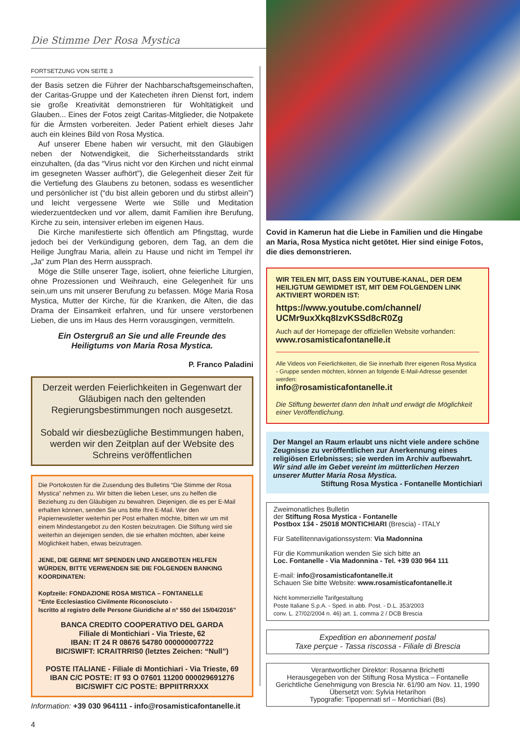Die Stimme Der Rosa Mystica
FORTSETZUNG VON SEITE 3
der Basis setzen die Führer der Nachbarschaftsgemeinschaften, der Caritas-Gruppe und der Katecheten ihren Dienst fort, indem sie große Kreativität demonstrieren für Wohltätigkeit und Glauben... Eines der Fotos zeigt Caritas-Mitglieder, die Notpakete für die Ärmsten vorbereiten. Jeder Patient erhielt dieses Jahr auch ein kleines Bild von Rosa Mystica.
Auf unserer Ebene haben wir versucht, mit den Gläubigen neben der Notwendigkeit, die Sicherheitsstandards strikt einzuhalten, (da das “Virus nicht vor den Kirchen und nicht einmal im gesegneten Wasser aufhört”), die Gelegenheit dieser Zeit für die Vertiefung des Glaubens zu betonen, sodass es wesentlicher und persönlicher ist (“du bist allein geboren und du stirbst allein”) und leicht vergessene Werte wie Stille und Meditation wiederzuentdecken und vor allem, damit Familien ihre Berufung, Kirche zu sein, intensiver erleben im eigenen Haus.
Die Kirche manifestierte sich öffentlich am Pfingsttag, wurde jedoch bei der Verkündigung geboren, dem Tag, an dem die Heilige Jungfrau Maria, allein zu Hause und nicht im Tempel ihr „Ja“ zum Plan des Herrn aussprach.
Möge die Stille unserer Tage, isoliert, ohne feierliche Liturgien, ohne Prozessionen und Weihrauch, eine Gelegenheit für uns sein,um uns mit unserer Berufung zu befassen. Möge Maria Rosa Mystica, Mutter der Kirche, für die Kranken, die Alten, die das Drama der Einsamkeit erfahren, und für unsere verstorbenen Lieben, die uns im Haus des Herrn vorausgingen, vermitteln.
Ein Ostergruß an Sie und alle Freunde des
Heiligtums von Maria Rosa Mystica.
P. Franco Paladini
Derzeit werden Feierlichkeiten in Gegenwart der Gläubigen nach den geltenden Regierungsbestimmungen noch ausgesetzt.
Sobald wir diesbezügliche Bestimmungen haben, werden wir den Zeitplan auf der Website des Schreins veröffentlichen
Die Portokosten für die Zusendung des Bulletins “Die Stimme der Rosa Mystica” nehmen zu. Wir bitten die lieben Leser, uns zu helfen die Beziehung zu den Gläubigen zu bewahren. Diejenigen, die es per E-Mail erhalten können, senden Sie uns bitte Ihre E-Mail. Wer den Papiernewsletter weiterhin per Post erhalten möchte, bitten wir um mit einem Mindestangebot zu den Kosten beizutragen. Die Stiftung wird sie weiterhin an diejenigen senden, die sie erhalten möchten, aber keine Möglichkeit haben, etwas beizutragen.
JENE, DIE GERNE MIT SPENDEN UND ANGEBOTEN HELFEN WÜRDEN, BITTE VERWENDEN SIE DIE FOLGENDEN BANKING KOORDINATEN:
Kopfzeile: FONDAZIONE ROSA MISTICA – FONTANELLE
“Ente Ecclesiastico Civilmente Riconosciuto -
Iscritto al registro delle Persone Giuridiche al n° 550 del 15/04/2016”
BANCA CREDITO COOPERATIVO DEL GARDA
Filiale di Montichiari - Via Trieste, 62
IBAN: IT 24 R 08676 54780 000000007722
BIC/SWIFT: ICRAITRRIS0 (letztes Zeichen: “Null”)
POSTE ITALIANE - Filiale di Montichiari - Via Trieste, 69
IBAN C/C POSTE: IT 93 O 07601 11200 000029691276
BIC/SWIFT C/C POSTE: BPPIITRRXXX
Information: +39 030 964111 - info@rosamisticafontanelle.it
4
Covid in Kamerun hat die Liebe in Familien und die Hingabe an Maria, Rosa Mystica nicht getötet. Hier sind einige Fotos, die dies demonstrieren.
WIR TEILEN MIT, DASS EIN YOUTUBE-KANAL, DER DEM HEILIGTUM GEWIDMET IST, MIT DEM FOLGENDEN LINK AKTIVIERT WORDEN IST:
https://www.youtube.com/channel/
UCMr9uxXkq8IzvKSSd8cR0Zg
Auch auf der Homepage der offiziellen Website vorhanden:
www.rosamisticafontanelle.it
Alle Videos von Feierlichkeiten, die Sie innerhalb Ihrer eigenen Rosa Mystica - Gruppe senden möchten, können an folgende E-Mail-Adresse gesendet werden:
info@rosamisticafontanelle.it
Die Stiftung bewertet dann den Inhalt und erwägt die Möglichkeit einer Veröffentlichung.
Der Mangel an Raum erlaubt uns nicht viele andere schöne Zeugnisse zu veröffentlichen zur Anerkennung eines religiösen Erlebnisses; sie werden im Archiv aufbewahrt. Wir sind alle im Gebet vereint im mütterlichen Herzen unserer Mutter Maria Rosa Mystica.
Stiftung Rosa Mystica - Fontanelle Montichiari
Zweimonatliches Bulletin
der Stiftung Rosa Mystica - Fontanelle
Postbox 134 - 25018 MONTICHIARI (Brescia) - ITALY
Für Satellitennavigationssystem: Via Madonnina
Für die Kommunikation wenden Sie sich bitte an
Loc. Fontanelle - Via Madonnina - Tel. +39 030 964 111
E-mail: info@rosamisticafontanelle.it
Schauen Sie bitte Website: www.rosamisticafontanelle.it
Nicht kommerzielle Tarifgestaltung
Poste Italiane S.p.A. - Sped. in abb. Post. - D.L. 353/2003
conv. L. 27/02/2004 n. 46) art. 1, comma 2 / DCB Brescia
Expedition en abonnement postal
Taxe perçue - Tassa riscossa - Filiale di Brescia
Verantwortlicher Direktor: Rosanna Brichetti
Herausgegeben von der Stiftung Rosa Mystica – Fontanelle
Gerichtliche Genehmigung von Brescia Nr. 61/90 am Nov. 11, 1990
Übersetzt von: Sylvia Hetarihon
Typografie: Tipopennati srl – Montichiari (Bs)